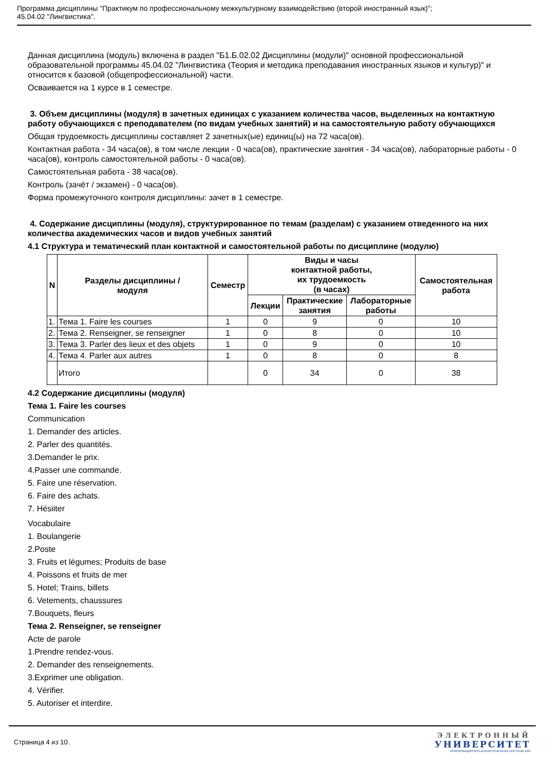Программа дисциплины "Практикум по профессиональному межкультурному взаимодействию (второй иностранный язык)";
45.04.02 "Лингвистика".
Данная дисциплина (модуль) включена в раздел "Б1.Б.02.02 Дисциплины (модули)" основной профессиональной образовательной программы 45.04.02 "Лингвистика (Теория и методика преподавания иностранных языков и культур)" и относится к базовой (общепрофессиональной) части.
Осваивается на 1 курсе в 1 семестре.
3. Объем дисциплины (модуля) в зачетных единицах с указанием количества часов, выделенных на контактную работу обучающихся с преподавателем (по видам учебных занятий) и на самостоятельную работу обучающихся
Общая трудоемкость дисциплины составляет 2 зачетных(ые) единиц(ы) на 72 часа(ов).
Контактная работа - 34 часа(ов), в том числе лекции - 0 часа(ов), практические занятия - 34 часа(ов), лабораторные работы - 0 часа(ов), контроль самостоятельной работы - 0 часа(ов).
Самостоятельная работа - 38 часа(ов).
Контроль (зачёт / экзамен) - 0 часа(ов).
Форма промежуточного контроля дисциплины: зачет в 1 семестре.
4. Содержание дисциплины (модуля), структурированное по темам (разделам) с указанием отведенного на них количества академических часов и видов учебных занятий
4.1 Структура и тематический план контактной и самостоятельной работы по дисциплине (модулю)
| N | Разделы дисциплины / модуля | Семестр | Виды и часы контактной работы, их трудоемкость (в часах) | | | Самостоятельная работа |
| --- | --- | --- | --- | --- | --- | --- |
| | | | Лекции | Практические занятия | Лабораторные работы | |
| 1. | Тема 1. Faire les courses | 1 | 0 | 9 | 0 | 10 |
| 2. | Тема 2. Renseigner, se renseigner | 1 | 0 | 8 | 0 | 10 |
| 3. | Тема 3. Parler des lieux et des objets | 1 | 0 | 9 | 0 | 10 |
| 4. | Тема 4. Parler aux autres | 1 | 0 | 8 | 0 | 8 |
| | Итого | | 0 | 34 | 0 | 38 |
4.2 Содержание дисциплины (модуля)
Тема 1. Faire les courses
Communication
1. Demander des articles.
2. Parler des quantités.
3.Demander le prix.
4.Passer une commande.
5. Faire une réservation.
6. Faire des achats.
7. Hésiiter
Vocabulaire
1. Boulangerie
2.Poste
3. Fruits et légumes; Produits de base
4. Poissons et fruits de mer
5. Hotel; Trains, billets
6. Vetements, chaussures
7.Bouquets, fleurs
Тема 2. Renseigner, se renseigner
Acte de parole
1.Prendre rendez-vous.
2. Demander des renseignements.
3.Exprimer une obligation.
4. Vérifier.
5. Autoriser et interdire.
Страница 4 из 10.
ЭЛЕКТРОННЫЙ
УНИВЕРСИТЕТ
ИНФОРМАЦИОННО-АНАЛИТИЧЕСКАЯ СИСТЕМА КФУ